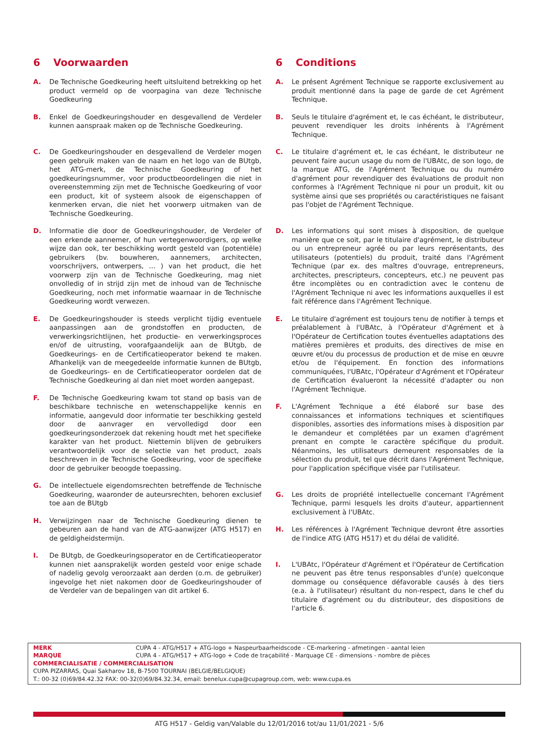6 Voorwaarden
A. De Technische Goedkeuring heeft uitsluitend betrekking op het product vermeld op de voorpagina van deze Technische Goedkeuring
B. Enkel de Goedkeuringshouder en desgevallend de Verdeler kunnen aanspraak maken op de Technische Goedkeuring.
C. De Goedkeuringshouder en desgevallend de Verdeler mogen geen gebruik maken van de naam en het logo van de BUtgb, het ATG-merk, de Technische Goedkeuring of het goedkeuringsnummer, voor productbeoordelingen die niet in overeenstemming zijn met de Technische Goedkeuring of voor een product, kit of systeem alsook de eigenschappen of kenmerken ervan, die niet het voorwerp uitmaken van de Technische Goedkeuring.
D. Informatie die door de Goedkeuringshouder, de Verdeler of een erkende aannemer, of hun vertegenwoordigers, op welke wijze dan ook, ter beschikking wordt gesteld van (potentiële) gebruikers (bv. bouwheren, aannemers, architecten, voorschrijvers, ontwerpers, … ) van het product, die het voorwerp zijn van de Technische Goedkeuring, mag niet onvolledig of in strijd zijn met de inhoud van de Technische Goedkeuring, noch met informatie waarnaar in de Technische Goedkeuring wordt verwezen.
E. De Goedkeuringshouder is steeds verplicht tijdig eventuele aanpassingen aan de grondstoffen en producten, de verwerkingsrichtlijnen, het productie- en verwerkingsproces en/of de uitrusting, voorafgaandelijk aan de BUtgb, de Goedkeurings- en de Certificatieoperator bekend te maken. Afhankelijk van de meegedeelde informatie kunnen de BUtgb, de Goedkeurings- en de Certificatieoperator oordelen dat de Technische Goedkeuring al dan niet moet worden aangepast.
F. De Technische Goedkeuring kwam tot stand op basis van de beschikbare technische en wetenschappelijke kennis en informatie, aangevuld door informatie ter beschikking gesteld door de aanvrager en vervolledigd door een goedkeuringsonderzoek dat rekening houdt met het specifieke karakter van het product. Niettemin blijven de gebruikers verantwoordelijk voor de selectie van het product, zoals beschreven in de Technische Goedkeuring, voor de specifieke door de gebruiker beoogde toepassing.
G. De intellectuele eigendomsrechten betreffende de Technische Goedkeuring, waaronder de auteursrechten, behoren exclusief toe aan de BUtgb
H. Verwijzingen naar de Technische Goedkeuring dienen te gebeuren aan de hand van de ATG-aanwijzer (ATG H517) en de geldigheidstermijn.
I. De BUtgb, de Goedkeuringsoperator en de Certificatieoperator kunnen niet aansprakelijk worden gesteld voor enige schade of nadelig gevolg veroorzaakt aan derden (o.m. de gebruiker) ingevolge het niet nakomen door de Goedkeuringshouder of de Verdeler van de bepalingen van dit artikel 6.
6 Conditions
A. Le présent Agrément Technique se rapporte exclusivement au produit mentionné dans la page de garde de cet Agrément Technique.
B. Seuls le titulaire d'agrément et, le cas échéant, le distributeur, peuvent revendiquer les droits inhérents à l'Agrément Technique.
C. Le titulaire d'agrément et, le cas échéant, le distributeur ne peuvent faire aucun usage du nom de l'UBAtc, de son logo, de la marque ATG, de l'Agrément Technique ou du numéro d'agrément pour revendiquer des évaluations de produit non conformes à l'Agrément Technique ni pour un produit, kit ou système ainsi que ses propriétés ou caractéristiques ne faisant pas l'objet de l'Agrément Technique.
D. Les informations qui sont mises à disposition, de quelque manière que ce soit, par le titulaire d'agrément, le distributeur ou un entrepreneur agréé ou par leurs représentants, des utilisateurs (potentiels) du produit, traité dans l'Agrément Technique (par ex. des maîtres d'ouvrage, entrepreneurs, architectes, prescripteurs, concepteurs, etc.) ne peuvent pas être incomplètes ou en contradiction avec le contenu de l'Agrément Technique ni avec les informations auxquelles il est fait référence dans l'Agrément Technique.
E. Le titulaire d'agrément est toujours tenu de notifier à temps et préalablement à l'UBAtc, à l'Opérateur d'Agrément et à l'Opérateur de Certification toutes éventuelles adaptations des matières premières et produits, des directives de mise en œuvre et/ou du processus de production et de mise en œuvre et/ou de l'équipement. En fonction des informations communiquées, l'UBAtc, l'Opérateur d'Agrément et l'Opérateur de Certification évalueront la nécessité d'adapter ou non l'Agrément Technique.
F. L'Agrément Technique a été élaboré sur base des connaissances et informations techniques et scientifiques disponibles, assorties des informations mises à disposition par le demandeur et complétées par un examen d'agrément prenant en compte le caractère spécifique du produit. Néanmoins, les utilisateurs demeurent responsables de la sélection du produit, tel que décrit dans l'Agrément Technique, pour l'application spécifique visée par l'utilisateur.
G. Les droits de propriété intellectuelle concernant l'Agrément Technique, parmi lesquels les droits d'auteur, appartiennent exclusivement à l'UBAtc.
H. Les références à l'Agrément Technique devront être assorties de l'indice ATG (ATG H517) et du délai de validité.
I. L'UBAtc, l'Opérateur d'Agrément et l'Opérateur de Certification ne peuvent pas être tenus responsables d'un(e) quelconque dommage ou conséquence défavorable causés à des tiers (e.a. à l'utilisateur) résultant du non-respect, dans le chef du titulaire d'agrément ou du distributeur, des dispositions de l'article 6.
MERK CUPA 4 - ATG/H517 + ATG-logo + Naspeurbaarheidscode - CE-markering - afmetingen - aantal leien
MARQUE CUPA 4 - ATG/H517 + ATG-logo + Code de traçabilité - Marquage CE - dimensions - nombre de pièces
COMMERCIALISATIE / COMMERCIALISATION
CUPA PIZARRAS, Quai Sakharov 18, B-7500 TOURNAI (BELGIE/BELGIQUE)
T.: 00-32 (0)69/84.42.32 FAX: 00-32(0)69/84.32.34, email: benelux.cupa@cupagroup.com, web: www.cupa.es
ATG H517 - Geldig van/Valable du 12/01/2016 tot/au 11/01/2021 - 5/6